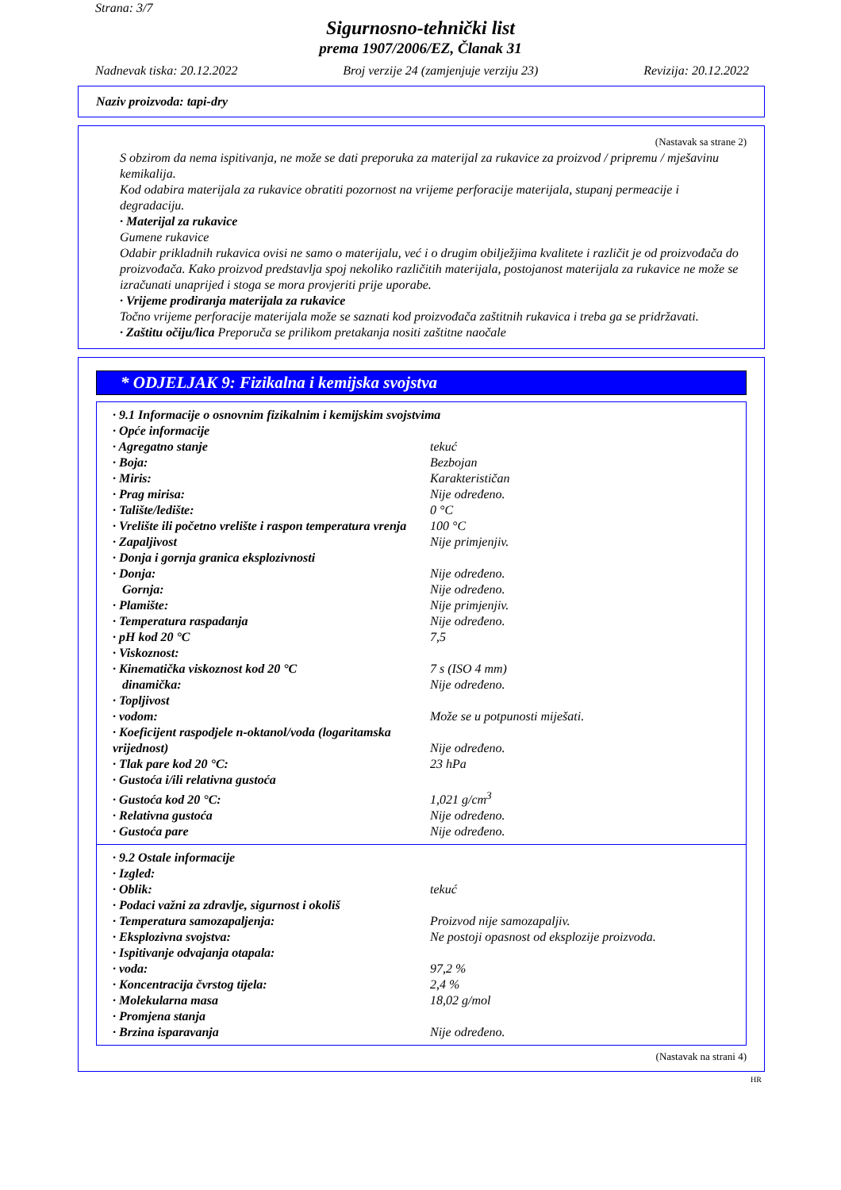Strana: 3/7
Sigurnosno-tehnički list
prema 1907/2006/EZ, Članak 31
Nadnevak tiska: 20.12.2022 Broj verzije 24 (zamjenjuje verziju 23) Revizija: 20.12.2022
Naziv proizvoda: tapi-dry
(Nastavak sa strane 2)
S obzirom da nema ispitivanja, ne može se dati preporuka za materijal za rukavice za proizvod / pripremu / mješavinu kemikalija.
Kod odabira materijala za rukavice obratiti pozornost na vrijeme perforacije materijala, stupanj permeacije i degradaciju.
· Materijal za rukavice
Gumene rukavice
Odabir prikladnih rukavica ovisi ne samo o materijalu, već i o drugim obilježjima kvalitete i različit je od proizvođača do proizvođača. Kako proizvod predstavlja spoj nekoliko različitih materijala, postojanost materijala za rukavice ne može se izračunati unaprijed i stoga se mora provjeriti prije uporabe.
· Vrijeme prodiranja materijala za rukavice
Točno vrijeme perforacije materijala može se saznati kod proizvođača zaštitnih rukavica i treba ga se pridržavati.
· Zaštitu očiju/lica Preporuča se prilikom pretakanja nositi zaštitne naočale
* ODJELJAK 9: Fizikalna i kemijska svojstva
| · 9.1 Informacije o osnovnim fizikalnim i kemijskim svojstvima | |
| · Opće informacije | |
| · Agregatno stanje | tekuć |
| · Boja: | Bezbojan |
| · Miris: | Karakterističan |
| · Prag mirisa: | Nije određeno. |
| · Talište/ledište: | 0 °C |
| · Vrelište ili početno vrelište i raspon temperatura vrenja | 100 °C |
| · Zapaljivost | Nije primjenjiv. |
| · Donja i gornja granica eksplozivnosti | |
| · Donja: | Nije određeno. |
| Gornja: | Nije određeno. |
| · Plamište: | Nije primjenjiv. |
| · Temperatura raspadanja | Nije određeno. |
| · pH kod 20 °C | 7,5 |
| · Viskoznost: | |
| · Kinematička viskoznost kod 20 °C | 7 s (ISO 4 mm) |
| dinamička: | Nije određeno. |
| · Topljivost | |
| · vodom: | Može se u potpunosti miješati. |
| · Koeficijent raspodjele n-oktanol/voda (logaritamska vrijednost) | Nije određeno. |
| · Tlak pare kod 20 °C: | 23 hPa |
| · Gustoća i/ili relativna gustoća | |
| · Gustoća kod 20 °C: | 1,021 g/cm<sup>3</sup> |
| · Relativna gustoća | Nije određeno. |
| · Gustoća pare | Nije određeno. |
| · 9.2 Ostale informacije | |
| · Izgled: | |
| · Oblik: | tekuć |
| · Podaci važni za zdravlje, sigurnost i okoliš | |
| · Temperatura samozapaljenja: | Proizvod nije samozapaljiv. |
| · Eksplozivna svojstva: | Ne postoji opasnost od eksplozije proizvoda. |
| · Ispitivanje odvajanja otapala: | |
| · voda: | 97,2 % |
| · Koncentracija čvrstog tijela: | 2,4 % |
| · Molekularna masa | 18,02 g/mol |
| · Promjena stanja | |
| · Brzina isparavanja | Nije određeno. |
(Nastavak na strani 4)
HR